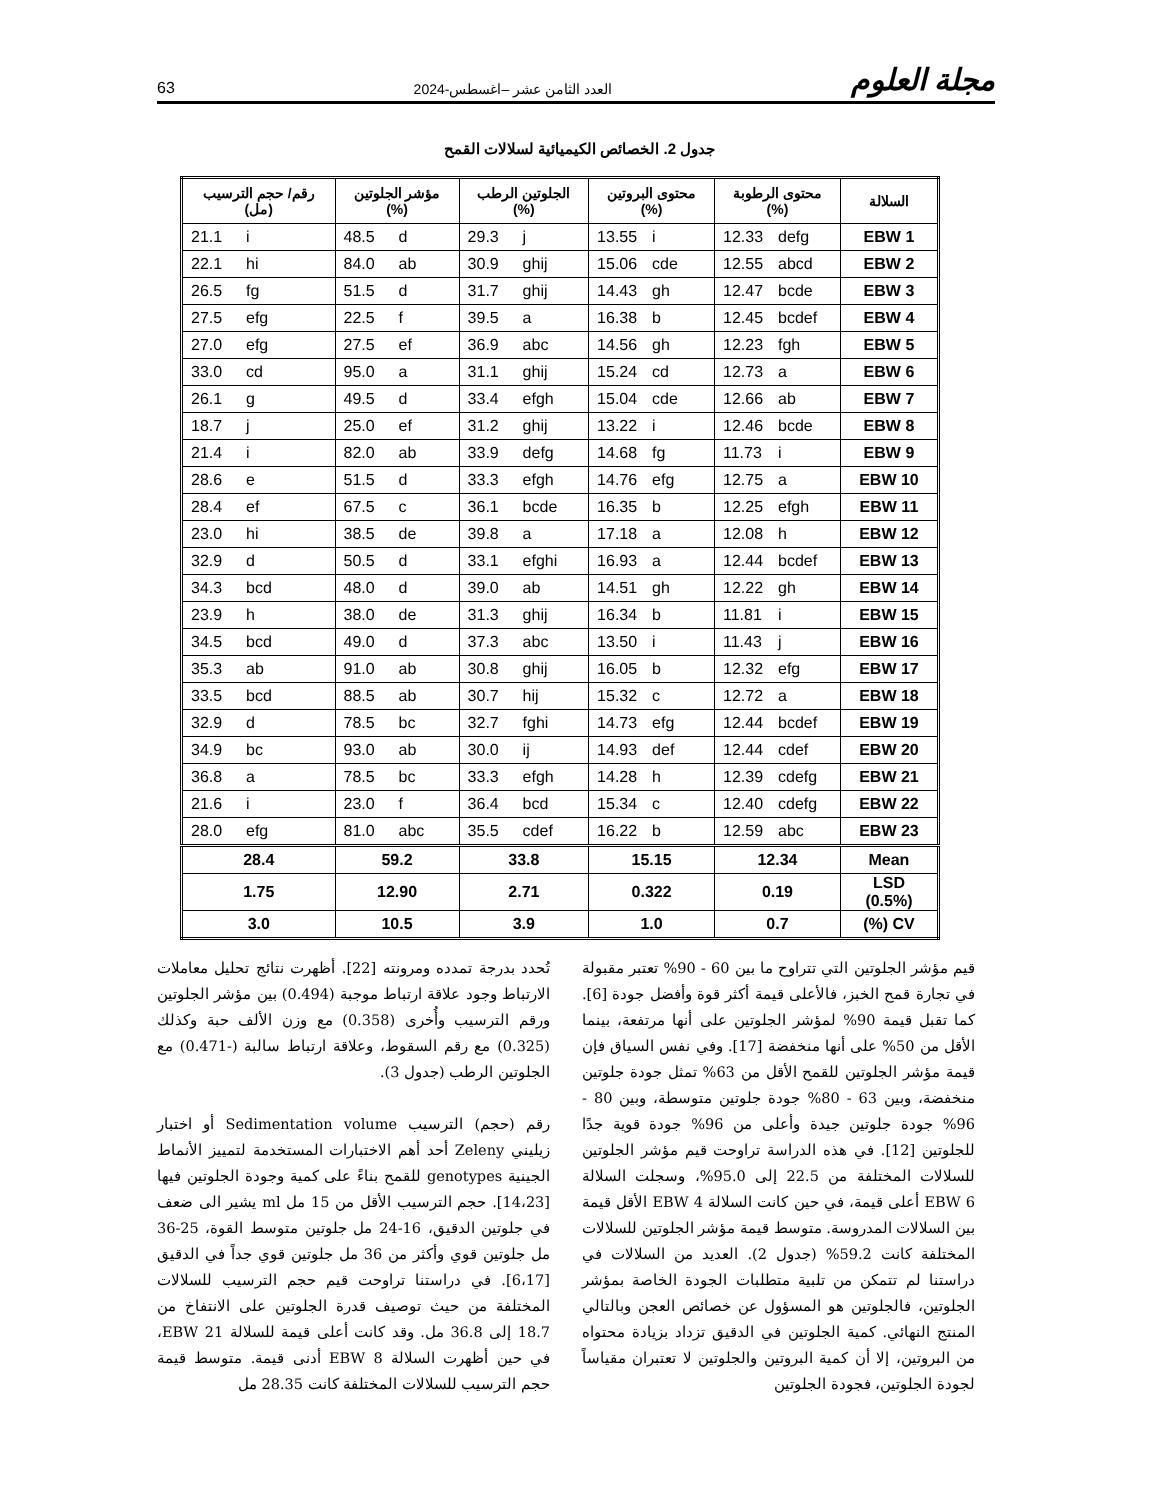مجلة العلوم العدد الثامن عشر –اغسطس-2024 63
جدول 2. الخصائص الكيميائية لسلالات القمح
| السلالة | محتوى الرطوبة (%) | محتوى البروتين (%) | الجلوتين الرطب (%) | مؤشر الجلوتين (%) | رقم/ حجم الترسيب (مل) |
| --- | --- | --- | --- | --- | --- |
| EBW 1 | 12.33 defg | 13.55 i | 29.3 j | 48.5 d | 21.1 i |
| EBW 2 | 12.55 abcd | 15.06 cde | 30.9 ghij | 84.0 ab | 22.1 hi |
| EBW 3 | 12.47 bcde | 14.43 gh | 31.7 ghij | 51.5 d | 26.5 fg |
| EBW 4 | 12.45 bcdef | 16.38 b | 39.5 a | 22.5 f | 27.5 efg |
| EBW 5 | 12.23 fgh | 14.56 gh | 36.9 abc | 27.5 ef | 27.0 efg |
| EBW 6 | 12.73 a | 15.24 cd | 31.1 ghij | 95.0 a | 33.0 cd |
| EBW 7 | 12.66 ab | 15.04 cde | 33.4 efgh | 49.5 d | 26.1 g |
| EBW 8 | 12.46 bcde | 13.22 i | 31.2 ghij | 25.0 ef | 18.7 j |
| EBW 9 | 11.73 i | 14.68 fg | 33.9 defg | 82.0 ab | 21.4 i |
| EBW 10 | 12.75 a | 14.76 efg | 33.3 efgh | 51.5 d | 28.6 e |
| EBW 11 | 12.25 efgh | 16.35 b | 36.1 bcde | 67.5 c | 28.4 ef |
| EBW 12 | 12.08 h | 17.18 a | 39.8 a | 38.5 de | 23.0 hi |
| EBW 13 | 12.44 bcdef | 16.93 a | 33.1 efghi | 50.5 d | 32.9 d |
| EBW 14 | 12.22 gh | 14.51 gh | 39.0 ab | 48.0 d | 34.3 bcd |
| EBW 15 | 11.81 i | 16.34 b | 31.3 ghij | 38.0 de | 23.9 h |
| EBW 16 | 11.43 j | 13.50 i | 37.3 abc | 49.0 d | 34.5 bcd |
| EBW 17 | 12.32 efg | 16.05 b | 30.8 ghij | 91.0 ab | 35.3 ab |
| EBW 18 | 12.72 a | 15.32 c | 30.7 hij | 88.5 ab | 33.5 bcd |
| EBW 19 | 12.44 bcdef | 14.73 efg | 32.7 fghi | 78.5 bc | 32.9 d |
| EBW 20 | 12.44 cdef | 14.93 def | 30.0 ij | 93.0 ab | 34.9 bc |
| EBW 21 | 12.39 cdefg | 14.28 h | 33.3 efgh | 78.5 bc | 36.8 a |
| EBW 22 | 12.40 cdefg | 15.34 c | 36.4 bcd | 23.0 f | 21.6 i |
| EBW 23 | 12.59 abc | 16.22 b | 35.5 cdef | 81.0 abc | 28.0 efg |
| Mean | 12.34 | 15.15 | 33.8 | 59.2 | 28.4 |
| LSD (0.5%) | 0.19 | 0.322 | 2.71 | 12.90 | 1.75 |
| CV (%) | 0.7 | 1.0 | 3.9 | 10.5 | 3.0 |
قيم مؤشر الجلوتين التي تتراوح ما بين 60 - 90% تعتبر مقبولة في تجارة قمح الخبز، فالأعلى قيمة أكثر قوة وأفضل جودة [6]. كما تقبل قيمة 90% لمؤشر الجلوتين على أنها مرتفعة، بينما الأقل من 50% على أنها منخفضة [17]. وفي نفس السياق فإن قيمة مؤشر الجلوتين للقمح الأقل من 63% تمثل جودة جلوتين منخفضة، وبين 63 - 80% جودة جلوتين متوسطة، وبين 80 - 96% جودة جلوتين جيدة وأعلى من 96% جودة قوية جدًا للجلوتين [12]. في هذه الدراسة تراوحت قيم مؤشر الجلوتين للسلالات المختلفة من 22.5 إلى 95.0%، وسجلت السلالة EBW 6 أعلى قيمة، في حين كانت السلالة EBW 4 الأقل قيمة بين السلالات المدروسة. متوسط قيمة مؤشر الجلوتين للسلالات المختلفة كانت 59.2% (جدول 2). العديد من السلالات في دراستنا لم تتمكن من تلبية متطلبات الجودة الخاصة بمؤشر الجلوتين، فالجلوتين هو المسؤول عن خصائص العجن وبالتالي المنتج النهائي. كمية الجلوتين في الدقيق تزداد بزيادة محتواه من البروتين، إلا أن كمية البروتين والجلوتين لا تعتبران مقياساً لجودة الجلوتين، فجودة الجلوتين
تُحدد بدرجة تمدده ومرونته [22]. أظهرت نتائج تحليل معاملات الارتباط وجود علاقة ارتباط موجبة (0.494) بين مؤشر الجلوتين ورقم الترسيب وأُخرى (0.358) مع وزن الألف حبة وكذلك (0.325) مع رقم السقوط، وعلاقة ارتباط سالبة (-0.471) مع الجلوتين الرطب (جدول 3).
رقم (حجم) الترسيب Sedimentation volume أو اختبار زيليني Zeleny أحد أهم الاختبارات المستخدمة لتمييز الأنماط الجينية genotypes للقمح بناءً على كمية وجودة الجلوتين فيها [14،23]. حجم الترسيب الأقل من 15 مل ml يشير الى ضعف في جلوتين الدقيق، 16-24 مل جلوتين متوسط القوة، 25-36 مل جلوتين قوي وأكثر من 36 مل جلوتين قوي جداً في الدقيق [6،17]. في دراستنا تراوحت قيم حجم الترسيب للسلالات المختلفة من حيث توصيف قدرة الجلوتين على الانتفاخ من 18.7 إلى 36.8 مل. وقد كانت أعلى قيمة للسلالة EBW 21، في حين أظهرت السلالة EBW 8 أدنى قيمة. متوسط قيمة حجم الترسيب للسلالات المختلفة كانت 28.35 مل